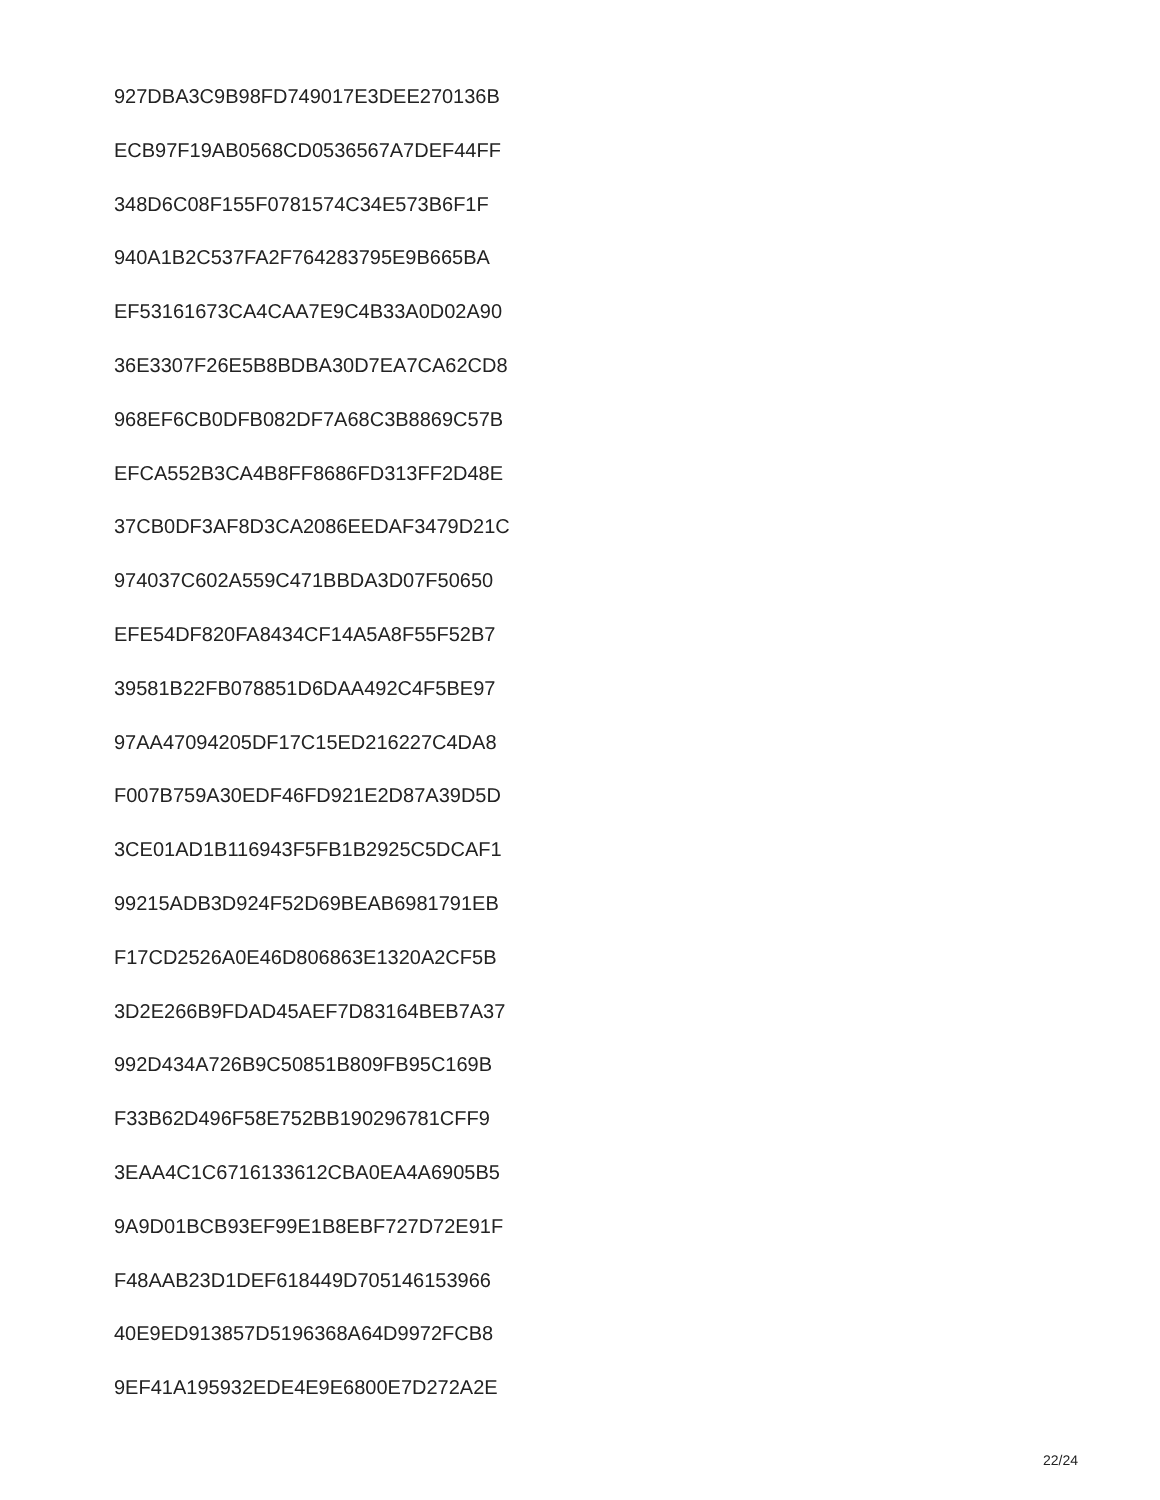927DBA3C9B98FD749017E3DEE270136B
ECB97F19AB0568CD0536567A7DEF44FF
348D6C08F155F0781574C34E573B6F1F
940A1B2C537FA2F764283795E9B665BA
EF53161673CA4CAA7E9C4B33A0D02A90
36E3307F26E5B8BDBA30D7EA7CA62CD8
968EF6CB0DFB082DF7A68C3B8869C57B
EFCA552B3CA4B8FF8686FD313FF2D48E
37CB0DF3AF8D3CA2086EEDAF3479D21C
974037C602A559C471BBDA3D07F50650
EFE54DF820FA8434CF14A5A8F55F52B7
39581B22FB078851D6DAA492C4F5BE97
97AA47094205DF17C15ED216227C4DA8
F007B759A30EDF46FD921E2D87A39D5D
3CE01AD1B116943F5FB1B2925C5DCAF1
99215ADB3D924F52D69BEAB6981791EB
F17CD2526A0E46D806863E1320A2CF5B
3D2E266B9FDAD45AEF7D83164BEB7A37
992D434A726B9C50851B809FB95C169B
F33B62D496F58E752BB190296781CFF9
3EAA4C1C6716133612CBA0EA4A6905B5
9A9D01BCB93EF99E1B8EBF727D72E91F
F48AAB23D1DEF618449D705146153966
40E9ED913857D5196368A64D9972FCB8
9EF41A195932EDE4E9E6800E7D272A2E
22/24